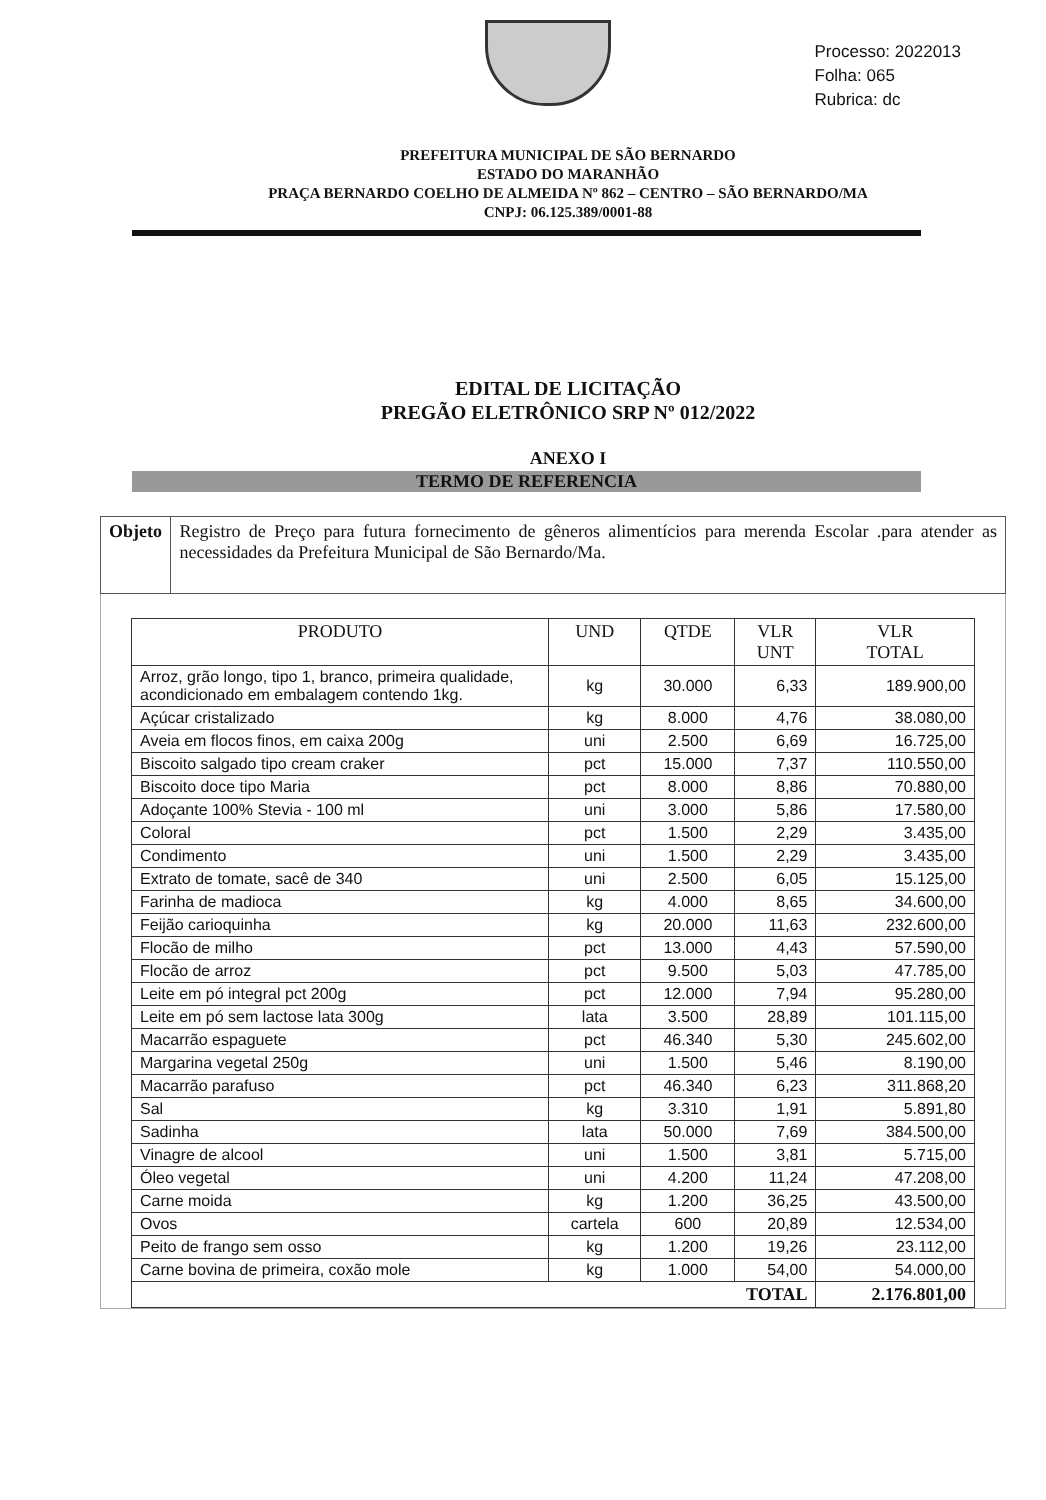Processo: 2022013
Folha: 065
Rubrica: dc
PREFEITURA MUNICIPAL DE SÃO BERNARDO
ESTADO DO MARANHÃO
PRAÇA BERNARDO COELHO DE ALMEIDA Nº 862 – CENTRO – SÃO BERNARDO/MA
CNPJ: 06.125.389/0001-88
EDITAL DE LICITAÇÃO
PREGÃO ELETRÔNICO SRP Nº 012/2022
ANEXO I
TERMO DE REFERENCIA
Objeto Registro de Preço para futura fornecimento de gêneros alimentícios para merenda Escolar .para atender as necessidades da Prefeitura Municipal de São Bernardo/Ma.
| PRODUTO | UND | QTDE | VLR UNT | VLR TOTAL |
| --- | --- | --- | --- | --- |
| Arroz, grão longo, tipo 1, branco, primeira qualidade, acondicionado em embalagem contendo 1kg. | kg | 30.000 | 6,33 | 189.900,00 |
| Açúcar cristalizado | kg | 8.000 | 4,76 | 38.080,00 |
| Aveia em flocos finos, em caixa 200g | uni | 2.500 | 6,69 | 16.725,00 |
| Biscoito salgado tipo cream craker | pct | 15.000 | 7,37 | 110.550,00 |
| Biscoito doce tipo Maria | pct | 8.000 | 8,86 | 70.880,00 |
| Adoçante 100% Stevia - 100 ml | uni | 3.000 | 5,86 | 17.580,00 |
| Coloral | pct | 1.500 | 2,29 | 3.435,00 |
| Condimento | uni | 1.500 | 2,29 | 3.435,00 |
| Extrato de tomate, sacê de 340 | uni | 2.500 | 6,05 | 15.125,00 |
| Farinha de madioca | kg | 4.000 | 8,65 | 34.600,00 |
| Feijão carioquinha | kg | 20.000 | 11,63 | 232.600,00 |
| Flocão de milho | pct | 13.000 | 4,43 | 57.590,00 |
| Flocão de arroz | pct | 9.500 | 5,03 | 47.785,00 |
| Leite em pó integral pct 200g | pct | 12.000 | 7,94 | 95.280,00 |
| Leite em pó sem lactose lata 300g | lata | 3.500 | 28,89 | 101.115,00 |
| Macarrão espaguete | pct | 46.340 | 5,30 | 245.602,00 |
| Margarina vegetal 250g | uni | 1.500 | 5,46 | 8.190,00 |
| Macarrão parafuso | pct | 46.340 | 6,23 | 311.868,20 |
| Sal | kg | 3.310 | 1,91 | 5.891,80 |
| Sadinha | lata | 50.000 | 7,69 | 384.500,00 |
| Vinagre de alcool | uni | 1.500 | 3,81 | 5.715,00 |
| Óleo vegetal | uni | 4.200 | 11,24 | 47.208,00 |
| Carne moida | kg | 1.200 | 36,25 | 43.500,00 |
| Ovos | cartela | 600 | 20,89 | 12.534,00 |
| Peito de frango sem osso | kg | 1.200 | 19,26 | 23.112,00 |
| Carne bovina de primeira, coxão mole | kg | 1.000 | 54,00 | 54.000,00 |
| TOTAL | | | | 2.176.801,00 |